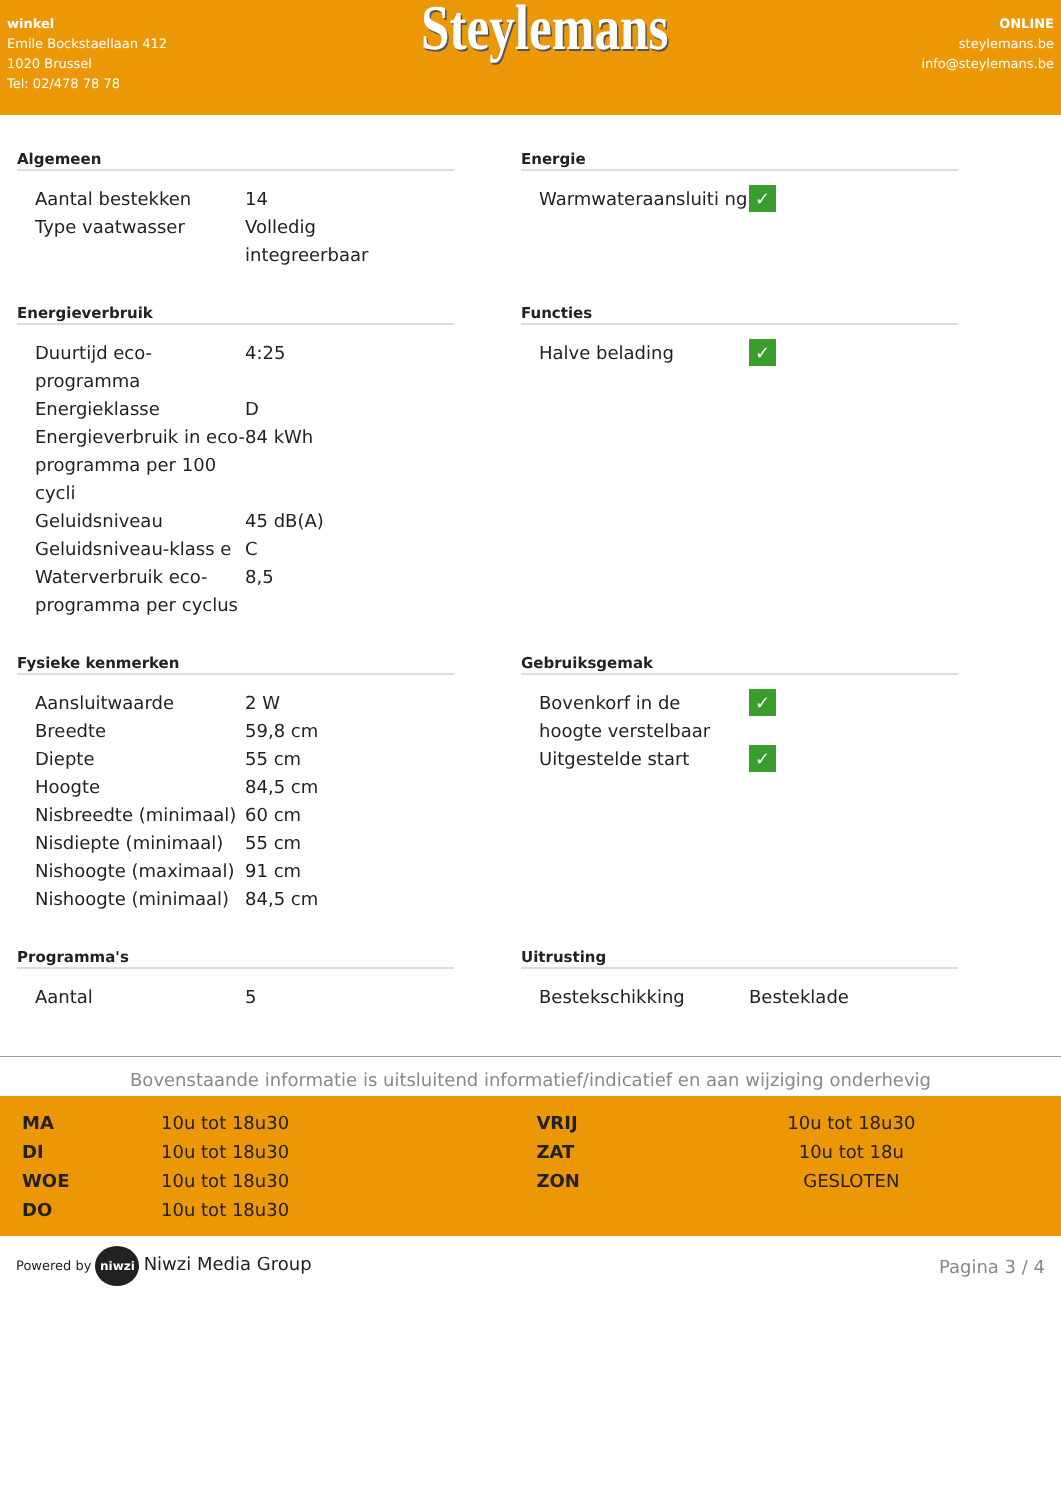winkel
Emile Bockstaellaan 412
1020 Brussel
Tel: 02/478 78 78
Steylemans
ONLINE
steylemans.be
info@steylemans.be
Algemeen
| Aantal bestekken | 14 |
| Type vaatwasser | Volledig integreerbaar |
Energie
| Warmwateraansluiti ng | ✓ |
Energieverbruik
| Duurtijd eco-programma | 4:25 |
| Energieklasse | D |
| Energieverbruik in eco-programma per 100 cycli | 84 kWh |
| Geluidsniveau | 45 dB(A) |
| Geluidsniveau-klass e | C |
| Waterverbruik eco-programma per cyclus | 8,5 |
Functies
| Halve belading | ✓ |
Fysieke kenmerken
| Aansluitwaarde | 2 W |
| Breedte | 59,8 cm |
| Diepte | 55 cm |
| Hoogte | 84,5 cm |
| Nisbreedte (minimaal) | 60 cm |
| Nisdiepte (minimaal) | 55 cm |
| Nishoogte (maximaal) | 91 cm |
| Nishoogte (minimaal) | 84,5 cm |
Gebruiksgemak
| Bovenkorf in de hoogte verstelbaar | ✓ |
| Uitgestelde start | ✓ |
Programma's
| Aantal | 5 |
Uitrusting
| Bestekschikking | Besteklade |
Bovenstaande informatie is uitsluitend informatief/indicatief en aan wijziging onderhevig
| MA | 10u tot 18u30 | VRIJ | 10u tot 18u30 |
| DI | 10u tot 18u30 | ZAT | 10u tot 18u |
| WOE | 10u tot 18u30 | ZON | GESLOTEN |
| DO | 10u tot 18u30 | | |
Powered by niwzi Niwzi Media Group
Pagina 3 / 4